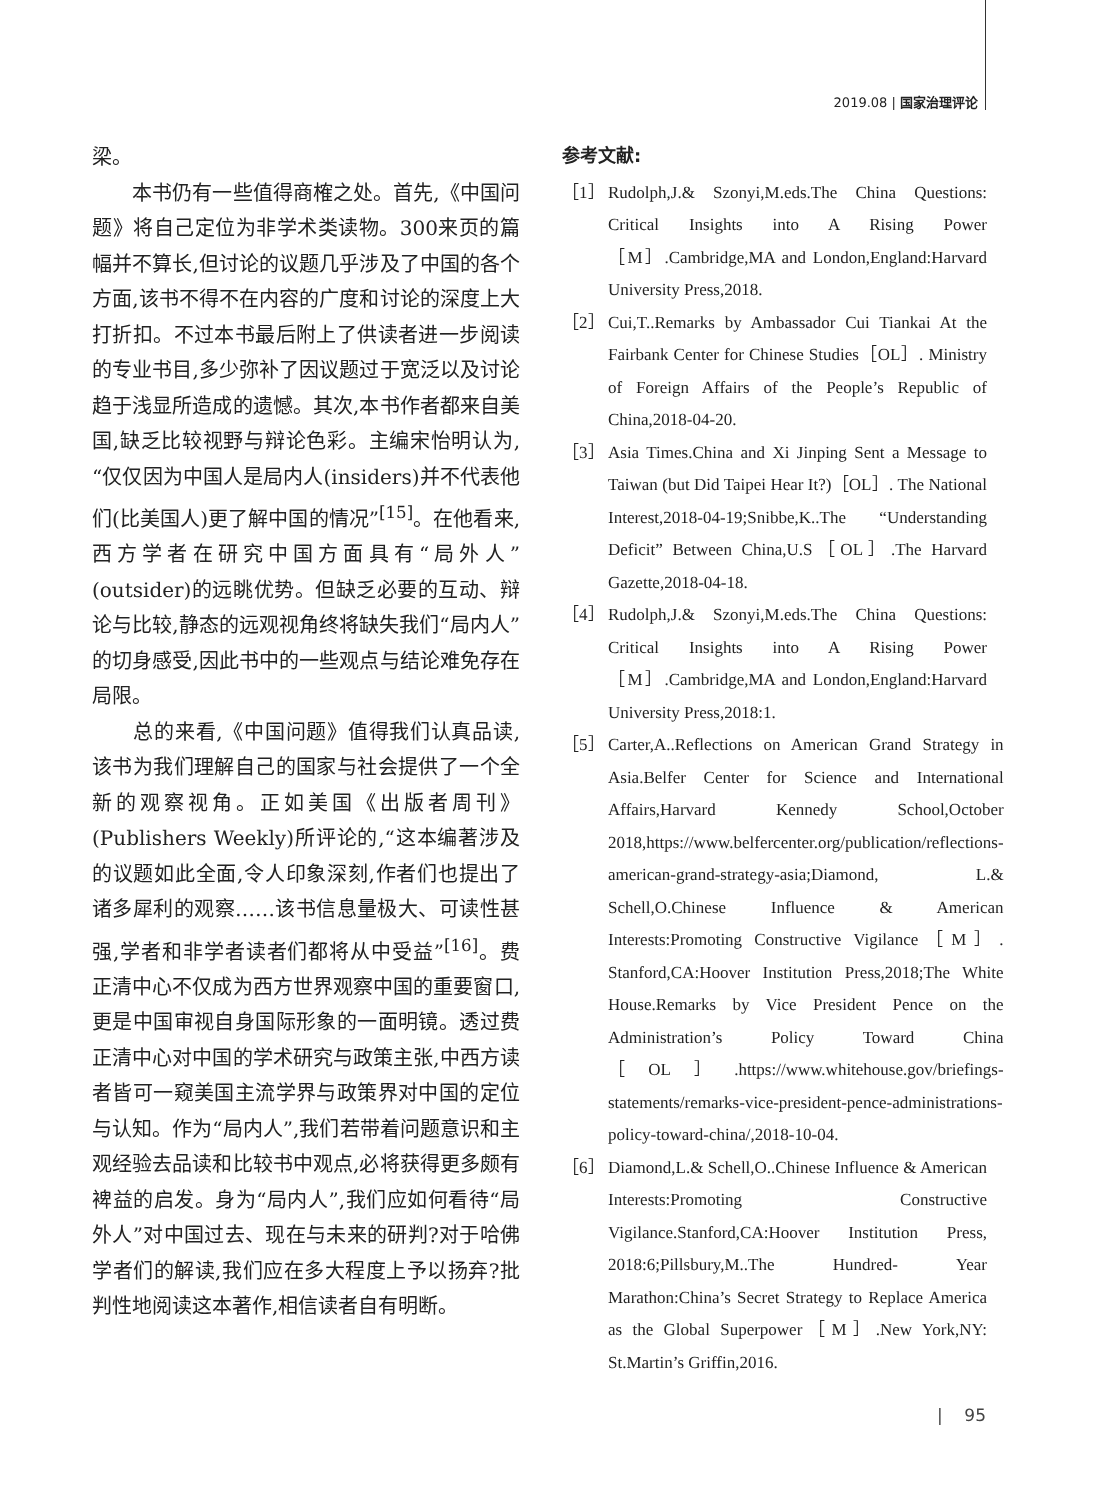2019.08 | 国家治理评论
梁。
　　本书仍有一些值得商榷之处。首先,《中国问题》将自己定位为非学术类读物。300来页的篇幅并不算长,但讨论的议题几乎涉及了中国的各个方面,该书不得不在内容的广度和讨论的深度上大打折扣。不过本书最后附上了供读者进一步阅读的专业书目,多少弥补了因议题过于宽泛以及讨论趋于浅显所造成的遗憾。其次,本书作者都来自美国,缺乏比较视野与辩论色彩。主编宋怡明认为,“仅仅因为中国人是局内人(insiders)并不代表他们(比美国人)更了解中国的情况”<sup>[15]</sup>。在他看来,西方学者在研究中国方面具有“局外人”(outsider)的远眺优势。但缺乏必要的互动、辩论与比较,静态的远观视角终将缺失我们“局内人”的切身感受,因此书中的一些观点与结论难免存在局限。
　　总的来看,《中国问题》值得我们认真品读,该书为我们理解自己的国家与社会提供了一个全新的观察视角。正如美国《出版者周刊》(Publishers Weekly)所评论的,“这本编著涉及的议题如此全面,令人印象深刻,作者们也提出了诸多犀利的观察……该书信息量极大、可读性甚强,学者和非学者读者们都将从中受益”<sup>[16]</sup>。费正清中心不仅成为西方世界观察中国的重要窗口,更是中国审视自身国际形象的一面明镜。透过费正清中心对中国的学术研究与政策主张,中西方读者皆可一窥美国主流学界与政策界对中国的定位与认知。作为“局内人”,我们若带着问题意识和主观经验去品读和比较书中观点,必将获得更多颇有裨益的启发。身为“局内人”,我们应如何看待“局外人”对中国过去、现在与未来的研判?对于哈佛学者们的解读,我们应在多大程度上予以扬弃?批判性地阅读这本著作,相信读者自有明断。
参考文献:
［1］ Rudolph,J.& Szonyi,M.eds.The China Questions: Critical Insights into A Rising Power［M］.Cambridge,MA and London,England:Harvard University Press,2018.
［2］ Cui,T..Remarks by Ambassador Cui Tiankai At the Fairbank Center for Chinese Studies［OL］. Ministry of Foreign Affairs of the People’s Republic of China,2018-04-20.
［3］ Asia Times.China and Xi Jinping Sent a Message to Taiwan (but Did Taipei Hear It?)［OL］. The National Interest,2018-04-19;Snibbe,K..The “Understanding Deficit” Between China,U.S［OL］.The Harvard Gazette,2018-04-18.
［4］ Rudolph,J.& Szonyi,M.eds.The China Questions: Critical Insights into A Rising Power［M］.Cambridge,MA and London,England:Harvard University Press,2018:1.
［5］ Carter,A..Reflections on American Grand Strategy in Asia.Belfer Center for Science and International Affairs,Harvard Kennedy School,October 2018,https://www.belfercenter.org/publication/reflections-american-grand-strategy-asia;Diamond, L.& Schell,O.Chinese Influence & American Interests:Promoting Constructive Vigilance［M］. Stanford,CA:Hoover Institution Press,2018;The White House.Remarks by Vice President Pence on the Administration’s Policy Toward China［OL］.https://www.whitehouse.gov/briefings-statements/remarks-vice-president-pence-administrations-policy-toward-china/,2018-10-04.
［6］ Diamond,L.& Schell,O..Chinese Influence & American Interests:Promoting Constructive Vigilance.Stanford,CA:Hoover Institution Press, 2018:6;Pillsbury,M..The Hundred- Year Marathon:China’s Secret Strategy to Replace America as the Global Superpower［M］.New York,NY: St.Martin’s Griffin,2016.
| 95